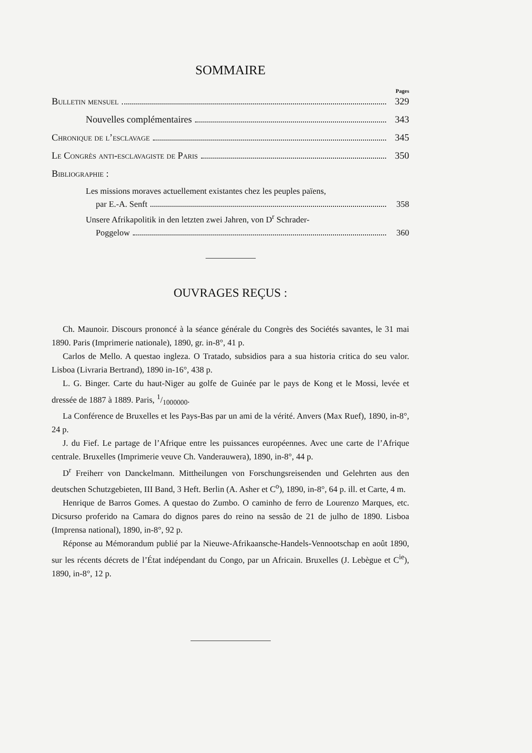SOMMAIRE
Pages
Bulletin mensuel 329
Nouvelles complémentaires 343
Chronique de l’esclavage 345
Le Congrès anti-esclavagiste de Paris 350
Bibliographie :
Les missions moraves actuellement existantes chez les peuples païens,
par E.-A. Senft 358
Unsere Afrikapolitik in den letzten zwei Jahren, von D<sup>r</sup> Schrader-
Poggelow 360
OUVRAGES REÇUS :
Ch. Maunoir. Discours prononcé à la séance générale du Congrès des Sociétés savantes, le 31 mai 1890. Paris (Imprimerie nationale), 1890, gr. in-8°, 41 p.
Carlos de Mello. A questao ingleza. O Tratado, subsidios para a sua historia critica do seu valor. Lisboa (Livraria Bertrand), 1890 in-16°, 438 p.
L. G. Binger. Carte du haut-Niger au golfe de Guinée par le pays de Kong et le Mossi, levée et dressée de 1887 à 1889. Paris, 1/1000000.
La Conférence de Bruxelles et les Pays-Bas par un ami de la vérité. Anvers (Max Ruef), 1890, in-8°, 24 p.
J. du Fief. Le partage de l’Afrique entre les puissances européennes. Avec une carte de l’Afrique centrale. Bruxelles (Imprimerie veuve Ch. Vanderauwera), 1890, in-8°, 44 p.
D<sup>r</sup> Freiherr von Danckelmann. Mittheilungen von Forschungsreisenden und Gelehrten aus den deutschen Schutzgebieten, III Band, 3 Heft. Berlin (A. Asher et C<sup>o</sup>), 1890, in-8°, 64 p. ill. et Carte, 4 m.
Henrique de Barros Gomes. A questao do Zumbo. O caminho de ferro de Lourenzo Marques, etc. Dicsurso proferido na Camara do dignos pares do reino na sessâo de 21 de julho de 1890. Lisboa (Imprensa national), 1890, in-8°, 92 p.
Réponse au Mémorandum publié par la Nieuwe-Afrikaansche-Handels-Vennootschap en août 1890, sur les récents décrets de l’État indépendant du Congo, par un Africain. Bruxelles (J. Lebègue et C<sup>ie</sup>), 1890, in-8°, 12 p.